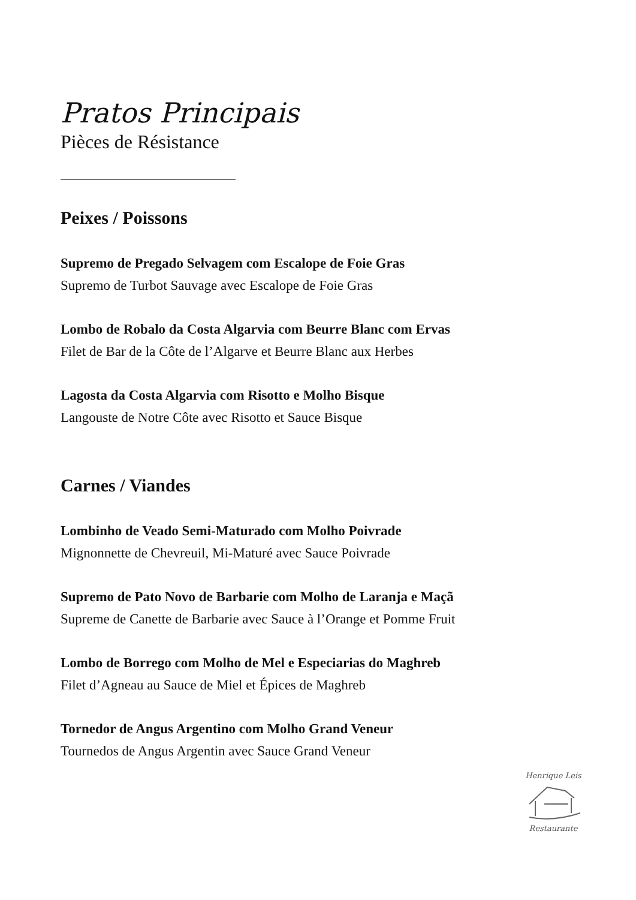Pratos Principais
Pièces de Résistance
Peixes / Poissons
Supremo de Pregado Selvagem com Escalope de Foie Gras
Supremo de Turbot Sauvage avec Escalope de Foie Gras
Lombo de Robalo da Costa Algarvia com Beurre Blanc com Ervas
Filet de Bar de la Côte de l’Algarve et Beurre Blanc aux Herbes
Lagosta da Costa Algarvia com Risotto e Molho Bisque
Langouste de Notre Côte avec Risotto et Sauce Bisque
Carnes / Viandes
Lombinho de Veado Semi-Maturado com Molho Poivrade
Mignonnette de Chevreuil, Mi-Maturé avec Sauce Poivrade
Supremo de Pato Novo de Barbarie com Molho de Laranja e Maçã
Supreme de Canette de Barbarie avec Sauce à l’Orange et Pomme Fruit
Lombo de Borrego com Molho de Mel e Especiarias do Maghreb
Filet d’Agneau au Sauce de Miel et Épices de Maghreb
Tornedor de Angus Argentino com Molho Grand Veneur
Tournedos de Angus Argentin avec Sauce Grand Veneur
Henrique Leis
Restaurante